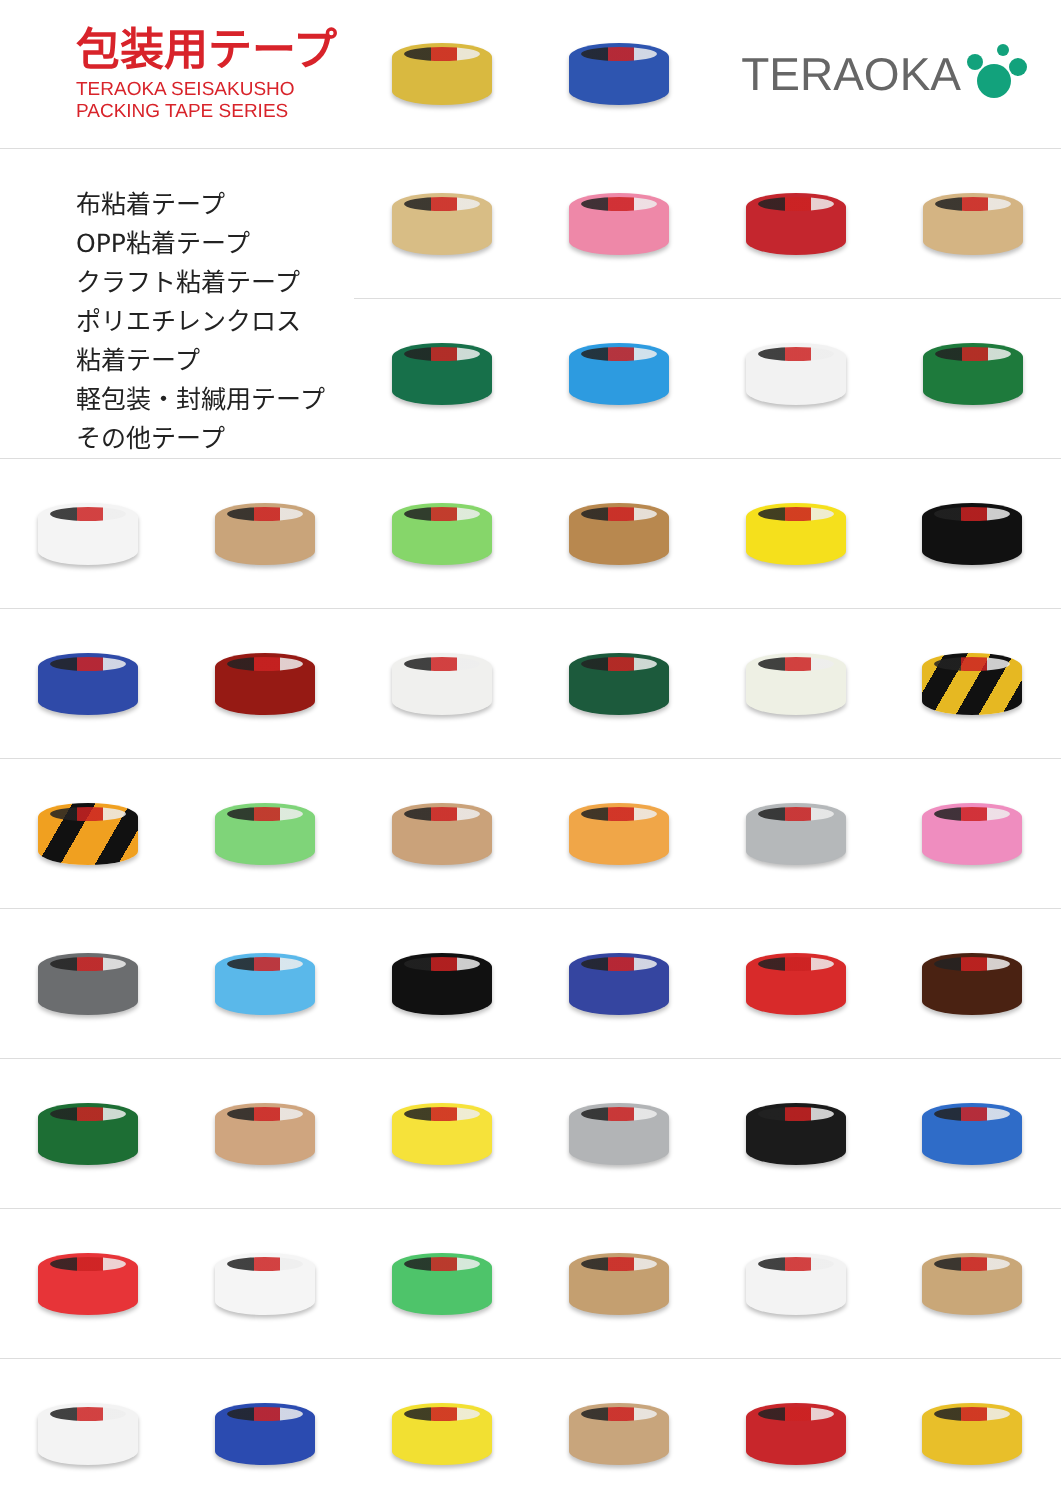包装用テープ
TERAOKA SEISAKUSHO
PACKING TAPE SERIES
TERAOKA
布粘着テープ
OPP粘着テープ
クラフト粘着テープ
ポリエチレンクロス
粘着テープ
軽包装・封緘用テープ
その他テープ